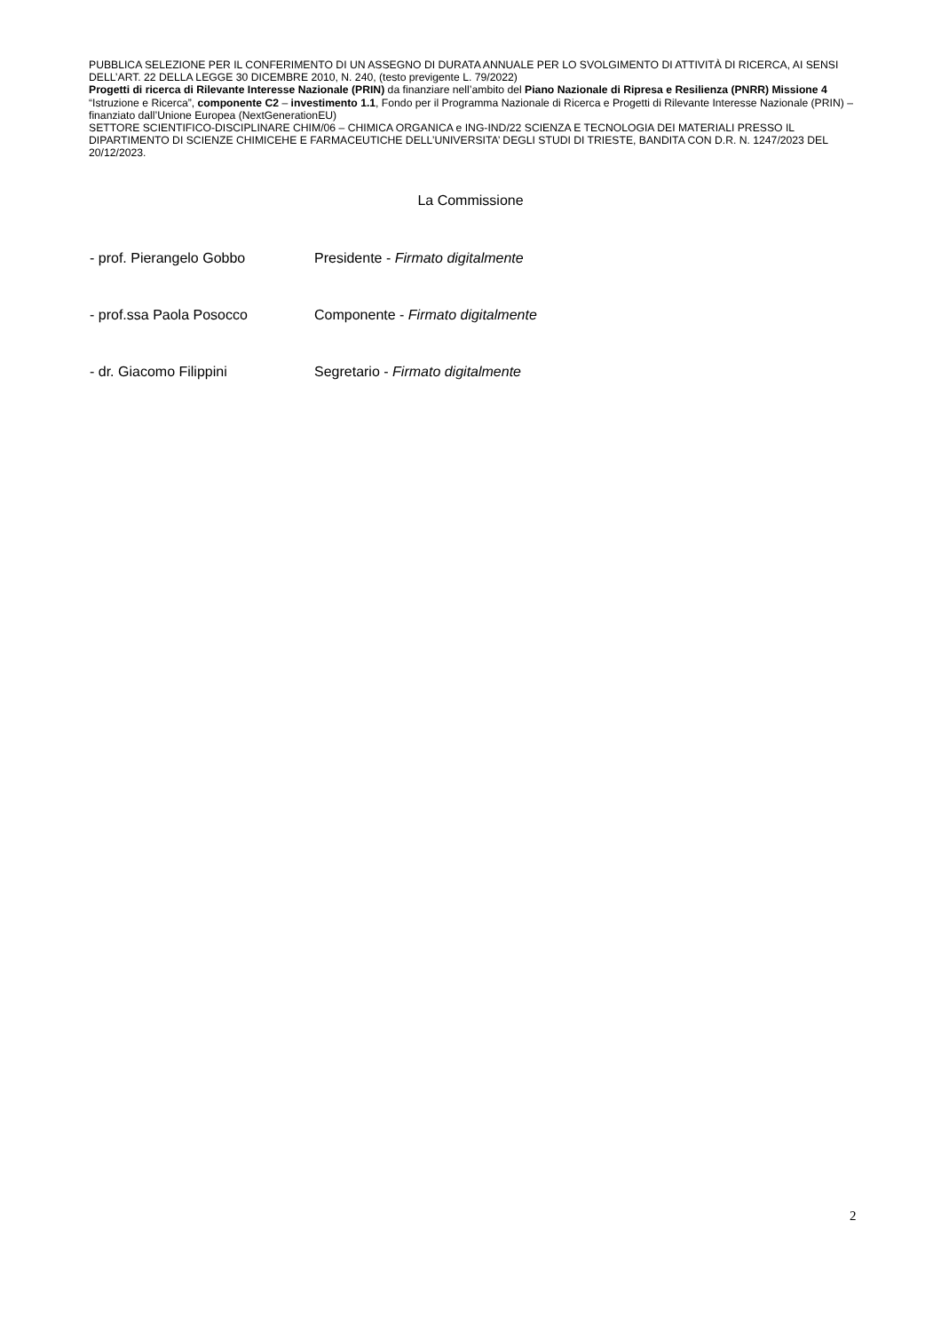PUBBLICA SELEZIONE PER IL CONFERIMENTO DI UN ASSEGNO DI DURATA ANNUALE PER LO SVOLGIMENTO DI ATTIVITÀ DI RICERCA, AI SENSI DELL’ART. 22 DELLA LEGGE 30 DICEMBRE 2010, N. 240, (testo previgente L. 79/2022)
Progetti di ricerca di Rilevante Interesse Nazionale (PRIN) da finanziare nell’ambito del Piano Nazionale di Ripresa e Resilienza (PNRR) Missione 4 “Istruzione e Ricerca”, componente C2 – investimento 1.1, Fondo per il Programma Nazionale di Ricerca e Progetti di Rilevante Interesse Nazionale (PRIN) – finanziato dall’Unione Europea (NextGenerationEU)
SETTORE SCIENTIFICO-DISCIPLINARE CHIM/06 – CHIMICA ORGANICA e ING-IND/22 SCIENZA E TECNOLOGIA DEI MATERIALI PRESSO IL DIPARTIMENTO DI SCIENZE CHIMICEHE E FARMACEUTICHE DELL’UNIVERSITA’ DEGLI STUDI DI TRIESTE, BANDITA CON D.R. N. 1247/2023 DEL 20/12/2023.
La Commissione
- prof. Pierangelo Gobbo Presidente - Firmato digitalmente
- prof.ssa Paola Posocco Componente - Firmato digitalmente
- dr. Giacomo Filippini Segretario - Firmato digitalmente
2